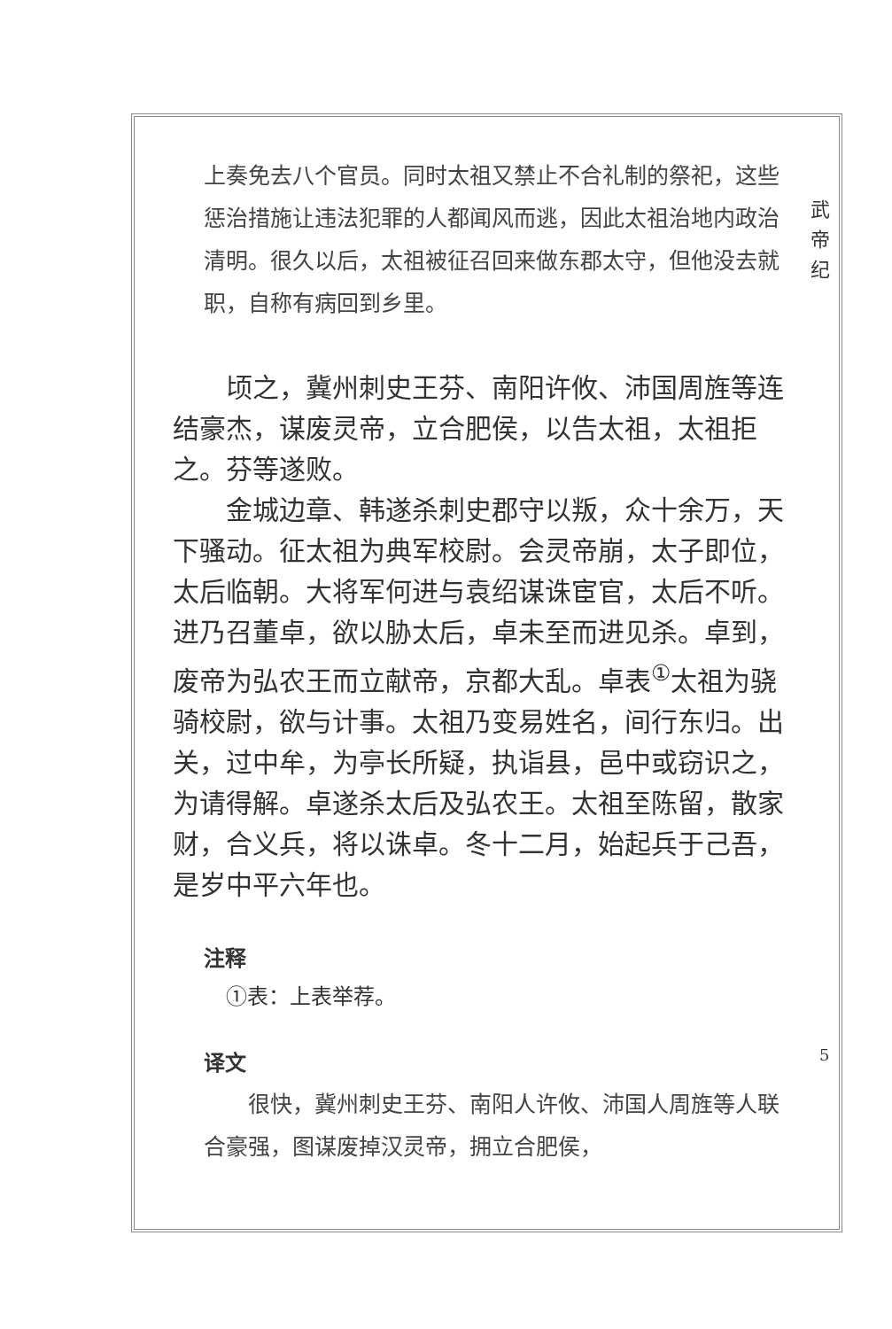武 帝 纪
上奏免去八个官员。同时太祖又禁止不合礼制的祭祀，这些惩治措施让违法犯罪的人都闻风而逃，因此太祖治地内政治清明。很久以后，太祖被征召回来做东郡太守，但他没去就职，自称有病回到乡里。
顷之，冀州刺史王芬、南阳许攸、沛国周旌等连结豪杰，谋废灵帝，立合肥侯，以告太祖，太祖拒之。芬等遂败。
金城边章、韩遂杀刺史郡守以叛，众十余万，天下骚动。征太祖为典军校尉。会灵帝崩，太子即位，太后临朝。大将军何进与袁绍谋诛宦官，太后不听。进乃召董卓，欲以胁太后，卓未至而进见杀。卓到，废帝为弘农王而立献帝，京都大乱。卓表<sup>①</sup>太祖为骁骑校尉，欲与计事。太祖乃变易姓名，间行东归。出关，过中牟，为亭长所疑，执诣县，邑中或窃识之，为请得解。卓遂杀太后及弘农王。太祖至陈留，散家财，合义兵，将以诛卓。冬十二月，始起兵于己吾，是岁中平六年也。
注释
①表：上表举荐。
译文
很快，冀州刺史王芬、南阳人许攸、沛国人周旌等人联合豪强，图谋废掉汉灵帝，拥立合肥侯，
5